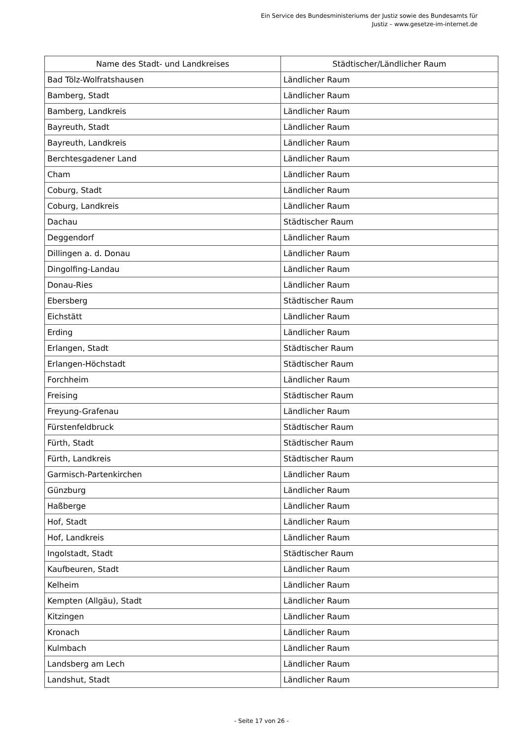Ein Service des Bundesministeriums der Justiz sowie des Bundesamts für
Justiz – www.gesetze-im-internet.de
| Name des Stadt- und Landkreises | Städtischer/Ländlicher Raum |
| --- | --- |
| Bad Tölz-Wolfratshausen | Ländlicher Raum |
| Bamberg, Stadt | Ländlicher Raum |
| Bamberg, Landkreis | Ländlicher Raum |
| Bayreuth, Stadt | Ländlicher Raum |
| Bayreuth, Landkreis | Ländlicher Raum |
| Berchtesgadener Land | Ländlicher Raum |
| Cham | Ländlicher Raum |
| Coburg, Stadt | Ländlicher Raum |
| Coburg, Landkreis | Ländlicher Raum |
| Dachau | Städtischer Raum |
| Deggendorf | Ländlicher Raum |
| Dillingen a. d. Donau | Ländlicher Raum |
| Dingolfing-Landau | Ländlicher Raum |
| Donau-Ries | Ländlicher Raum |
| Ebersberg | Städtischer Raum |
| Eichstätt | Ländlicher Raum |
| Erding | Ländlicher Raum |
| Erlangen, Stadt | Städtischer Raum |
| Erlangen-Höchstadt | Städtischer Raum |
| Forchheim | Ländlicher Raum |
| Freising | Städtischer Raum |
| Freyung-Grafenau | Ländlicher Raum |
| Fürstenfeldbruck | Städtischer Raum |
| Fürth, Stadt | Städtischer Raum |
| Fürth, Landkreis | Städtischer Raum |
| Garmisch-Partenkirchen | Ländlicher Raum |
| Günzburg | Ländlicher Raum |
| Haßberge | Ländlicher Raum |
| Hof, Stadt | Ländlicher Raum |
| Hof, Landkreis | Ländlicher Raum |
| Ingolstadt, Stadt | Städtischer Raum |
| Kaufbeuren, Stadt | Ländlicher Raum |
| Kelheim | Ländlicher Raum |
| Kempten (Allgäu), Stadt | Ländlicher Raum |
| Kitzingen | Ländlicher Raum |
| Kronach | Ländlicher Raum |
| Kulmbach | Ländlicher Raum |
| Landsberg am Lech | Ländlicher Raum |
| Landshut, Stadt | Ländlicher Raum |
- Seite 17 von 26 -